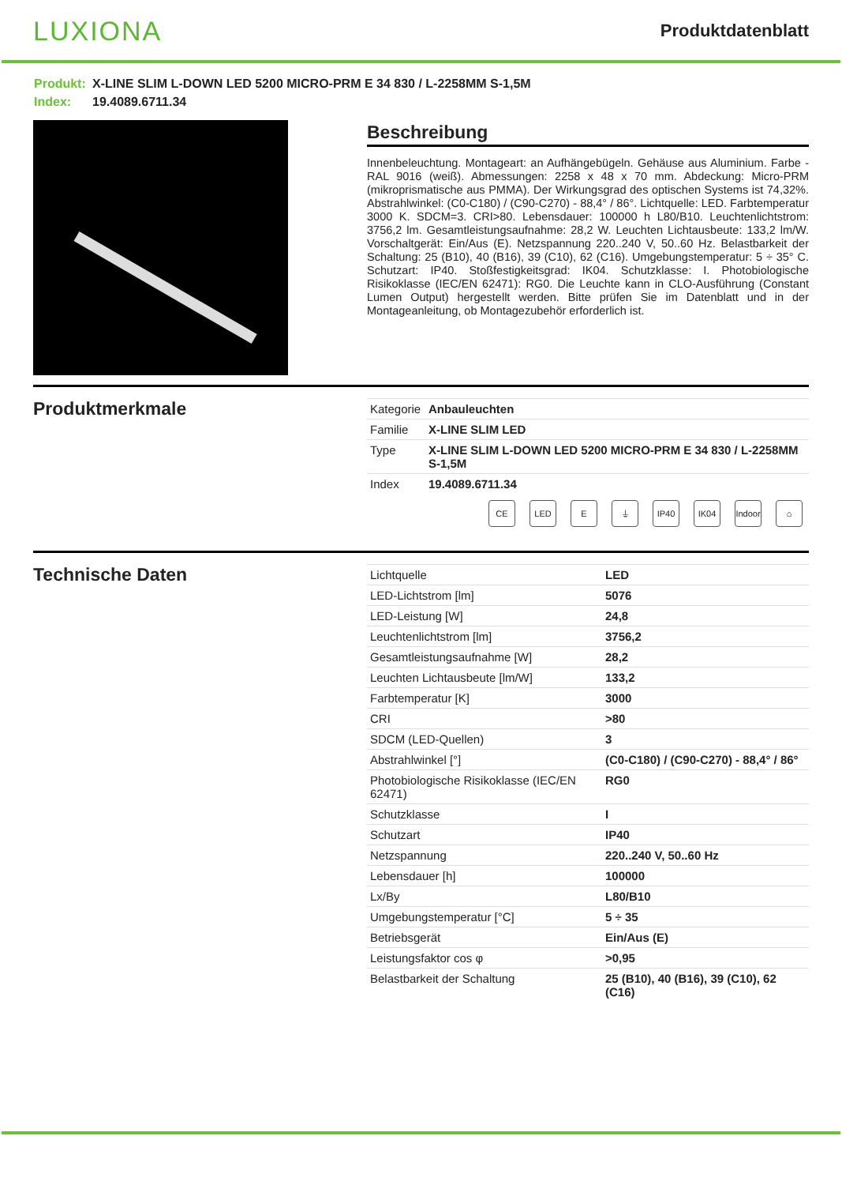LUXIONA
Produktdatenblatt
Produkt: X-LINE SLIM L-DOWN LED 5200 MICRO-PRM E 34 830 / L-2258MM S-1,5M
Index: 19.4089.6711.34
Beschreibung
Innenbeleuchtung. Montageart: an Aufhängebügeln. Gehäuse aus Aluminium. Farbe - RAL 9016 (weiß). Abmessungen: 2258 x 48 x 70 mm. Abdeckung: Micro-PRM (mikroprismatische aus PMMA). Der Wirkungsgrad des optischen Systems ist 74,32%. Abstrahlwinkel: (C0-C180) / (C90-C270) - 88,4° / 86°. Lichtquelle: LED. Farbtemperatur 3000 K. SDCM=3. CRI>80. Lebensdauer: 100000 h L80/B10. Leuchtenlichtstrom: 3756,2 lm. Gesamtleistungsaufnahme: 28,2 W. Leuchten Lichtausbeute: 133,2 lm/W. Vorschaltgerät: Ein/Aus (E). Netzspannung 220..240 V, 50..60 Hz. Belastbarkeit der Schaltung: 25 (B10), 40 (B16), 39 (C10), 62 (C16). Umgebungstemperatur: 5 ÷ 35° C. Schutzart: IP40. Stoßfestigkeitsgrad: IK04. Schutzklasse: I. Photobiologische Risikoklasse (IEC/EN 62471): RG0. Die Leuchte kann in CLO-Ausführung (Constant Lumen Output) hergestellt werden. Bitte prüfen Sie im Datenblatt und in der Montageanleitung, ob Montagezubehör erforderlich ist.
Produktmerkmale
| Kategorie | Anbauleuchten |
| Familie | X-LINE SLIM LED |
| Type | X-LINE SLIM L-DOWN LED 5200 MICRO-PRM E 34 830 / L-2258MM S-1,5M |
| Index | 19.4089.6711.34 |
CE LED E ⏚ IP40 IK04 Indoor
⌂
Technische Daten
| Lichtquelle | LED |
| LED-Lichtstrom [lm] | 5076 |
| LED-Leistung [W] | 24,8 |
| Leuchtenlichtstrom [lm] | 3756,2 |
| Gesamtleistungsaufnahme [W] | 28,2 |
| Leuchten Lichtausbeute [lm/W] | 133,2 |
| Farbtemperatur [K] | 3000 |
| CRI | >80 |
| SDCM (LED-Quellen) | 3 |
| Abstrahlwinkel [°] | (C0-C180) / (C90-C270) - 88,4° / 86° |
| Photobiologische Risikoklasse (IEC/EN 62471) | RG0 |
| Schutzklasse | I |
| Schutzart | IP40 |
| Netzspannung | 220..240 V, 50..60 Hz |
| Lebensdauer [h] | 100000 |
| Lx/By | L80/B10 |
| Umgebungstemperatur [°C] | 5 ÷ 35 |
| Betriebsgerät | Ein/Aus (E) |
| Leistungsfaktor cos φ | >0,95 |
| Belastbarkeit der Schaltung | 25 (B10), 40 (B16), 39 (C10), 62 (C16) |